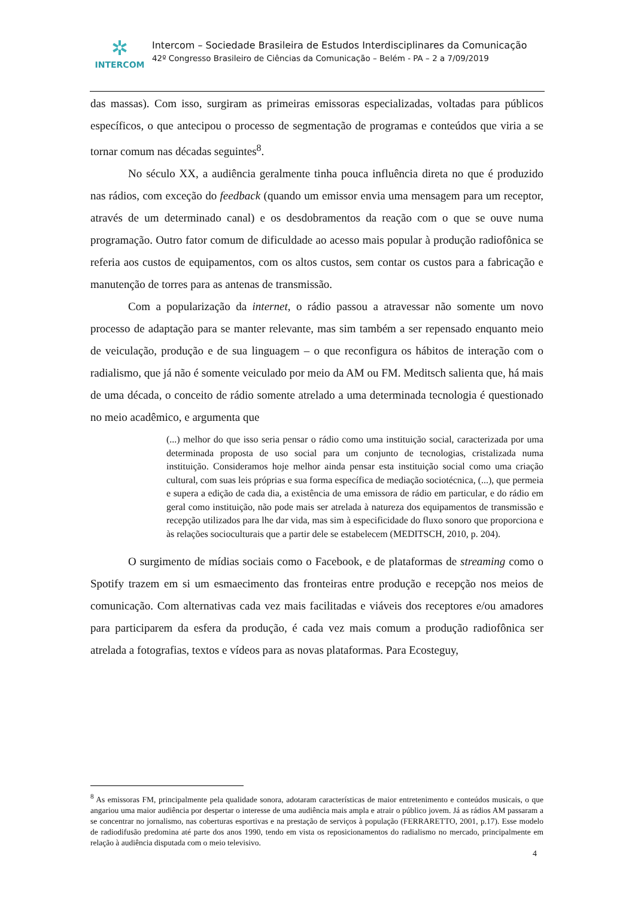✲
INTERCOM
Intercom – Sociedade Brasileira de Estudos Interdisciplinares da Comunicação
42º Congresso Brasileiro de Ciências da Comunicação – Belém - PA – 2 a 7/09/2019
das massas). Com isso, surgiram as primeiras emissoras especializadas, voltadas para públicos específicos, o que antecipou o processo de segmentação de programas e conteúdos que viria a se tornar comum nas décadas seguintes<sup>8</sup>.
No século XX, a audiência geralmente tinha pouca influência direta no que é produzido nas rádios, com exceção do feedback (quando um emissor envia uma mensagem para um receptor, através de um determinado canal) e os desdobramentos da reação com o que se ouve numa programação. Outro fator comum de dificuldade ao acesso mais popular à produção radiofônica se referia aos custos de equipamentos, com os altos custos, sem contar os custos para a fabricação e manutenção de torres para as antenas de transmissão.
Com a popularização da internet, o rádio passou a atravessar não somente um novo processo de adaptação para se manter relevante, mas sim também a ser repensado enquanto meio de veiculação, produção e de sua linguagem – o que reconfigura os hábitos de interação com o radialismo, que já não é somente veiculado por meio da AM ou FM. Meditsch salienta que, há mais de uma década, o conceito de rádio somente atrelado a uma determinada tecnologia é questionado no meio acadêmico, e argumenta que
(...) melhor do que isso seria pensar o rádio como uma instituição social, caracterizada por uma determinada proposta de uso social para um conjunto de tecnologias, cristalizada numa instituição. Consideramos hoje melhor ainda pensar esta instituição social como uma criação cultural, com suas leis próprias e sua forma específica de mediação sociotécnica, (...), que permeia e supera a edição de cada dia, a existência de uma emissora de rádio em particular, e do rádio em geral como instituição, não pode mais ser atrelada à natureza dos equipamentos de transmissão e recepção utilizados para lhe dar vida, mas sim à especificidade do fluxo sonoro que proporciona e às relações socioculturais que a partir dele se estabelecem (MEDITSCH, 2010, p. 204).
O surgimento de mídias sociais como o Facebook, e de plataformas de streaming como o Spotify trazem em si um esmaecimento das fronteiras entre produção e recepção nos meios de comunicação. Com alternativas cada vez mais facilitadas e viáveis dos receptores e/ou amadores para participarem da esfera da produção, é cada vez mais comum a produção radiofônica ser atrelada a fotografias, textos e vídeos para as novas plataformas. Para Ecosteguy,
<sup>8</sup> As emissoras FM, principalmente pela qualidade sonora, adotaram características de maior entretenimento e conteúdos musicais, o que angariou uma maior audiência por despertar o interesse de uma audiência mais ampla e atrair o público jovem. Já as rádios AM passaram a se concentrar no jornalismo, nas coberturas esportivas e na prestação de serviços à população (FERRARETTO, 2001, p.17). Esse modelo de radiodifusão predomina até parte dos anos 1990, tendo em vista os reposicionamentos do radialismo no mercado, principalmente em relação à audiência disputada com o meio televisivo.
4